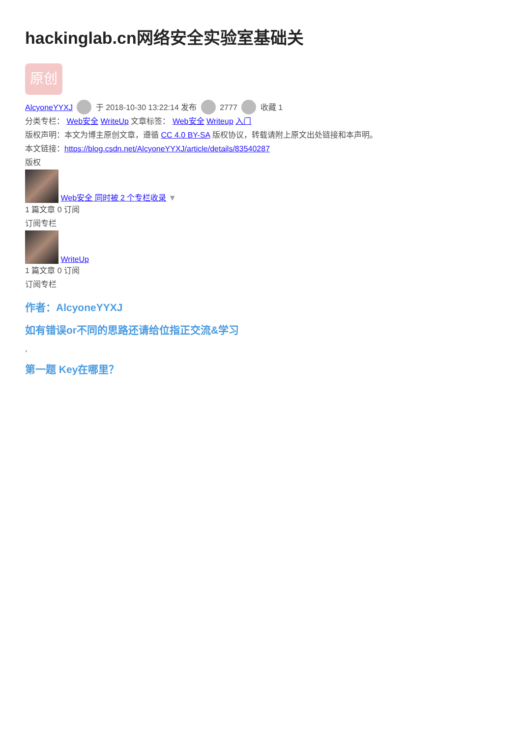hackinglab.cn网络安全实验室基础关
原创
AlcyoneYYXJ 于 2018-10-30 13:22:14 发布 2777 收藏 1
分类专栏： Web安全 WriteUp 文章标签： Web安全 Writeup 入门
版权声明：本文为博主原创文章，遵循 CC 4.0 BY-SA 版权协议，转载请附上原文出处链接和本声明。
本文链接：https://blog.csdn.net/AlcyoneYYXJ/article/details/83540287
版权
Web安全 同时被 2 个专栏收录 ▼
1 篇文章 0 订阅
订阅专栏
WriteUp
1 篇文章 0 订阅
订阅专栏
作者：AlcyoneYYXJ
如有错误or不同的思路还请给位指正交流&学习
,
第一题 Key在哪里？